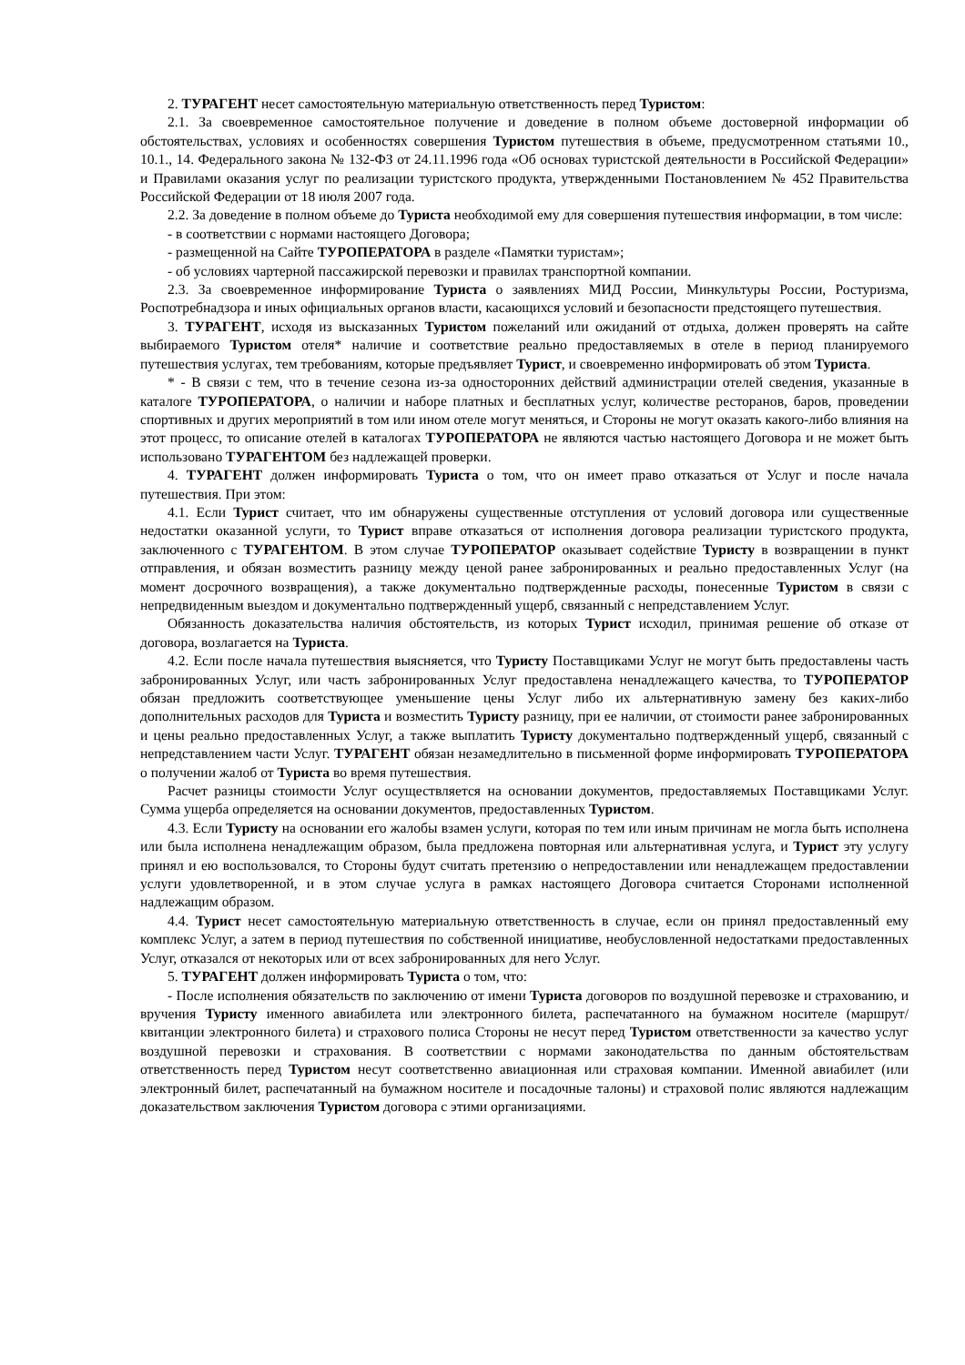2. ТУРАГЕНТ несет самостоятельную материальную ответственность перед Туристом:
2.1. За своевременное самостоятельное получение и доведение в полном объеме достоверной информации об обстоятельствах, условиях и особенностях совершения Туристом путешествия в объеме, предусмотренном статьями 10., 10.1., 14. Федерального закона № 132-ФЗ от 24.11.1996 года «Об основах туристской деятельности в Российской Федерации» и Правилами оказания услуг по реализации туристского продукта, утвержденными Постановлением № 452 Правительства Российской Федерации от 18 июля 2007 года.
2.2. За доведение в полном объеме до Туриста необходимой ему для совершения путешествия информации, в том числе:
- в соответствии с нормами настоящего Договора;
- размещенной на Сайте ТУРОПЕРАТОРА в разделе «Памятки туристам»;
- об условиях чартерной пассажирской перевозки и правилах транспортной компании.
2.3. За своевременное информирование Туриста о заявлениях МИД России, Минкультуры России, Ростуризма, Роспотребнадзора и иных официальных органов власти, касающихся условий и безопасности предстоящего путешествия.
3. ТУРАГЕНТ, исходя из высказанных Туристом пожеланий или ожиданий от отдыха, должен проверять на сайте выбираемого Туристом отеля* наличие и соответствие реально предоставляемых в отеле в период планируемого путешествия услугах, тем требованиям, которые предъявляет Турист, и своевременно информировать об этом Туриста.
* - В связи с тем, что в течение сезона из-за односторонних действий администрации отелей сведения, указанные в каталоге ТУРОПЕРАТОРА, о наличии и наборе платных и бесплатных услуг, количестве ресторанов, баров, проведении спортивных и других мероприятий в том или ином отеле могут меняться, и Стороны не могут оказать какого-либо влияния на этот процесс, то описание отелей в каталогах ТУРОПЕРАТОРА не являются частью настоящего Договора и не может быть использовано ТУРАГЕНТОМ без надлежащей проверки.
4. ТУРАГЕНТ должен информировать Туриста о том, что он имеет право отказаться от Услуг и после начала путешествия. При этом:
4.1. Если Турист считает, что им обнаружены существенные отступления от условий договора или существенные недостатки оказанной услуги, то Турист вправе отказаться от исполнения договора реализации туристского продукта, заключенного с ТУРАГЕНТОМ. В этом случае ТУРОПЕРАТОР оказывает содействие Туристу в возвращении в пункт отправления, и обязан возместить разницу между ценой ранее забронированных и реально предоставленных Услуг (на момент досрочного возвращения), а также документально подтвержденные расходы, понесенные Туристом в связи с непредвиденным выездом и документально подтвержденный ущерб, связанный с непредставлением Услуг.
Обязанность доказательства наличия обстоятельств, из которых Турист исходил, принимая решение об отказе от договора, возлагается на Туриста.
4.2. Если после начала путешествия выясняется, что Туристу Поставщиками Услуг не могут быть предоставлены часть забронированных Услуг, или часть забронированных Услуг предоставлена ненадлежащего качества, то ТУРОПЕРАТОР обязан предложить соответствующее уменьшение цены Услуг либо их альтернативную замену без каких-либо дополнительных расходов для Туриста и возместить Туристу разницу, при ее наличии, от стоимости ранее забронированных и цены реально предоставленных Услуг, а также выплатить Туристу документально подтвержденный ущерб, связанный с непредставлением части Услуг. ТУРАГЕНТ обязан незамедлительно в письменной форме информировать ТУРОПЕРАТОРА о получении жалоб от Туриста во время путешествия.
Расчет разницы стоимости Услуг осуществляется на основании документов, предоставляемых Поставщиками Услуг. Сумма ущерба определяется на основании документов, предоставленных Туристом.
4.3. Если Туристу на основании его жалобы взамен услуги, которая по тем или иным причинам не могла быть исполнена или была исполнена ненадлежащим образом, была предложена повторная или альтернативная услуга, и Турист эту услугу принял и ею воспользовался, то Стороны будут считать претензию о непредоставлении или ненадлежащем предоставлении услуги удовлетворенной, и в этом случае услуга в рамках настоящего Договора считается Сторонами исполненной надлежащим образом.
4.4. Турист несет самостоятельную материальную ответственность в случае, если он принял предоставленный ему комплекс Услуг, а затем в период путешествия по собственной инициативе, необусловленной недостатками предоставленных Услуг, отказался от некоторых или от всех забронированных для него Услуг.
5. ТУРАГЕНТ должен информировать Туриста о том, что:
- После исполнения обязательств по заключению от имени Туриста договоров по воздушной перевозке и страхованию, и вручения Туристу именного авиабилета или электронного билета, распечатанного на бумажном носителе (маршрут/квитанции электронного билета) и страхового полиса Стороны не несут перед Туристом ответственности за качество услуг воздушной перевозки и страхования. В соответствии с нормами законодательства по данным обстоятельствам ответственность перед Туристом несут соответственно авиационная или страховая компании. Именной авиабилет (или электронный билет, распечатанный на бумажном носителе и посадочные талоны) и страховой полис являются надлежащим доказательством заключения Туристом договора с этими организациями.